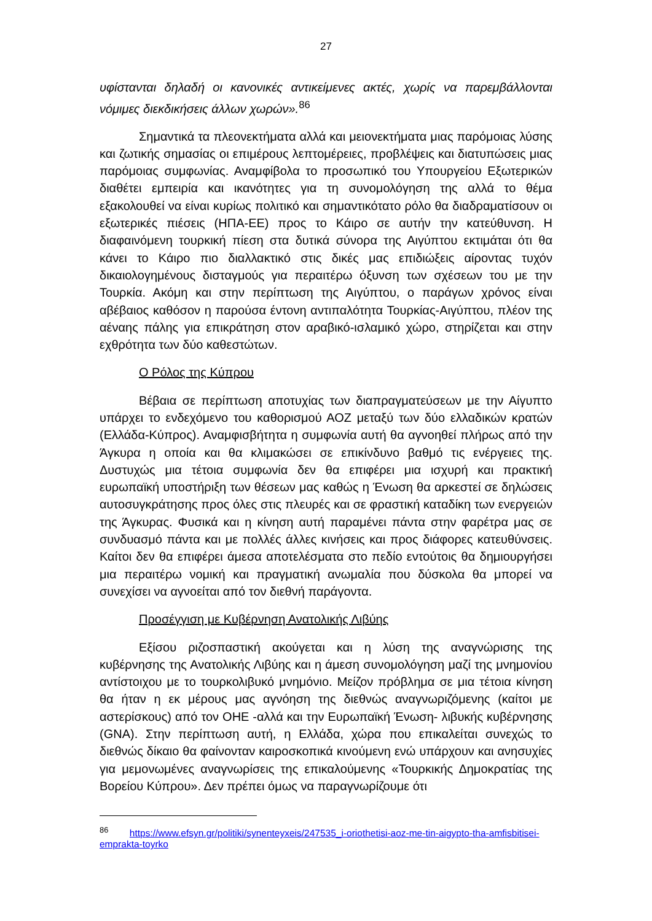27
υφίστανται δηλαδή οι κανονικές αντικείμενες ακτές, χωρίς να παρεμβάλλονται νόμιμες διεκδικήσεις άλλων χωρών».<sup>86</sup>
Σημαντικά τα πλεονεκτήματα αλλά και μειονεκτήματα μιας παρόμοιας λύσης και ζωτικής σημασίας οι επιμέρους λεπτομέρειες, προβλέψεις και διατυπώσεις μιας παρόμοιας συμφωνίας. Αναμφίβολα το προσωπικό του Υπουργείου Εξωτερικών διαθέτει εμπειρία και ικανότητες για τη συνομολόγηση της αλλά το θέμα εξακολουθεί να είναι κυρίως πολιτικό και σημαντικότατο ρόλο θα διαδραματίσουν οι εξωτερικές πιέσεις (ΗΠΑ-ΕΕ) προς το Κάιρο σε αυτήν την κατεύθυνση. Η διαφαινόμενη τουρκική πίεση στα δυτικά σύνορα της Αιγύπτου εκτιμάται ότι θα κάνει το Κάιρο πιο διαλλακτικό στις δικές μας επιδιώξεις αίροντας τυχόν δικαιολογημένους δισταγμούς για περαιτέρω όξυνση των σχέσεων του με την Τουρκία. Ακόμη και στην περίπτωση της Αιγύπτου, ο παράγων χρόνος είναι αβέβαιος καθόσον η παρούσα έντονη αντιπαλότητα Τουρκίας-Αιγύπτου, πλέον της αέναης πάλης για επικράτηση στον αραβικό-ισλαμικό χώρο, στηρίζεται και στην εχθρότητα των δύο καθεστώτων.
Ο Ρόλος της Κύπρου
Βέβαια σε περίπτωση αποτυχίας των διαπραγματεύσεων με την Αίγυπτο υπάρχει το ενδεχόμενο του καθορισμού ΑΟΖ μεταξύ των δύο ελλαδικών κρατών (Ελλάδα-Κύπρος). Αναμφισβήτητα η συμφωνία αυτή θα αγνοηθεί πλήρως από την Άγκυρα η οποία και θα κλιμακώσει σε επικίνδυνο βαθμό τις ενέργειες της. Δυστυχώς μια τέτοια συμφωνία δεν θα επιφέρει μια ισχυρή και πρακτική ευρωπαϊκή υποστήριξη των θέσεων μας καθώς η Ένωση θα αρκεστεί σε δηλώσεις αυτοσυγκράτησης προς όλες στις πλευρές και σε φραστική καταδίκη των ενεργειών της Άγκυρας. Φυσικά και η κίνηση αυτή παραμένει πάντα στην φαρέτρα μας σε συνδυασμό πάντα και με πολλές άλλες κινήσεις και προς διάφορες κατευθύνσεις. Καίτοι δεν θα επιφέρει άμεσα αποτελέσματα στο πεδίο εντούτοις θα δημιουργήσει μια περαιτέρω νομική και πραγματική ανωμαλία που δύσκολα θα μπορεί να συνεχίσει να αγνοείται από τον διεθνή παράγοντα.
Προσέγγιση με Κυβέρνηση Ανατολικής Λιβύης
Εξίσου ριζοσπαστική ακούγεται και η λύση της αναγνώρισης της κυβέρνησης της Ανατολικής Λιβύης και η άμεση συνομολόγηση μαζί της μνημονίου αντίστοιχου με το τουρκολιβυκό μνημόνιο. Μείζον πρόβλημα σε μια τέτοια κίνηση θα ήταν η εκ μέρους μας αγνόηση της διεθνώς αναγνωριζόμενης (καίτοι με αστερίσκους) από τον ΟΗΕ -αλλά και την Ευρωπαϊκή Ένωση- λιβυκής κυβέρνησης (GNA). Στην περίπτωση αυτή, η Ελλάδα, χώρα που επικαλείται συνεχώς το διεθνώς δίκαιο θα φαίνονταν καιροσκοπικά κινούμενη ενώ υπάρχουν και ανησυχίες για μεμονωμένες αναγνωρίσεις της επικαλούμενης «Τουρκικής Δημοκρατίας της Βορείου Κύπρου». Δεν πρέπει όμως να παραγνωρίζουμε ότι
<sup>86</sup> https://www.efsyn.gr/politiki/synenteyxeis/247535_i-oriothetisi-aoz-me-tin-aigypto-tha-amfisbitisei-emprakta-toyrko